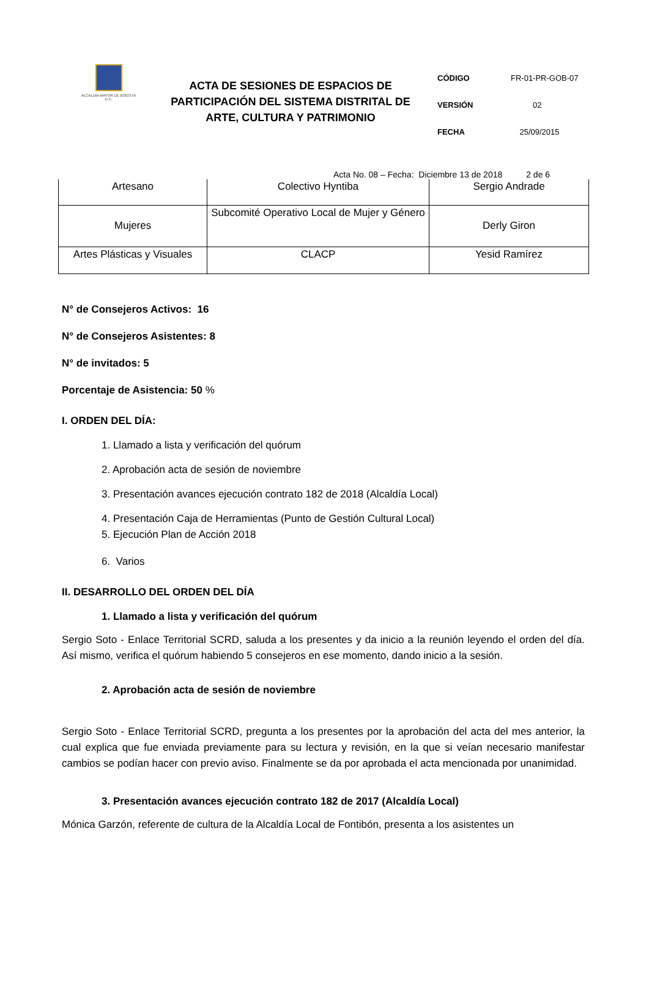ALCALDÍA MAYOR DE BOGOTÁ D.C.
ACTA DE SESIONES DE ESPACIOS DE PARTICIPACIÓN DEL SISTEMA DISTRITAL DE ARTE, CULTURA Y PATRIMONIO
CÓDIGO FR-01-PR-GOB-07
VERSIÓN 02
FECHA 25/09/2015
Acta No. 08 – Fecha: Diciembre 13 de 2018 2 de 6
| Artesano | Colectivo Hyntiba | Sergio Andrade |
| Mujeres | Subcomité Operativo Local de Mujer y Género | Derly Giron |
| Artes Plásticas y Visuales | CLACP | Yesid Ramírez |
N° de Consejeros Activos: 16
N° de Consejeros Asistentes: 8
N° de invitados: 5
Porcentaje de Asistencia: 50 %
I. ORDEN DEL DÍA:
1. Llamado a lista y verificación del quórum
2. Aprobación acta de sesión de noviembre
3. Presentación avances ejecución contrato 182 de 2018 (Alcaldía Local)
4. Presentación Caja de Herramientas (Punto de Gestión Cultural Local)
5. Ejecución Plan de Acción 2018
6. Varios
II. DESARROLLO DEL ORDEN DEL DÍA
1. Llamado a lista y verificación del quórum
Sergio Soto - Enlace Territorial SCRD, saluda a los presentes y da inicio a la reunión leyendo el orden del día. Así mismo, verifica el quórum habiendo 5 consejeros en ese momento, dando inicio a la sesión.
2. Aprobación acta de sesión de noviembre
Sergio Soto - Enlace Territorial SCRD, pregunta a los presentes por la aprobación del acta del mes anterior, la cual explica que fue enviada previamente para su lectura y revisión, en la que si veían necesario manifestar cambios se podían hacer con previo aviso. Finalmente se da por aprobada el acta mencionada por unanimidad.
3. Presentación avances ejecución contrato 182 de 2017 (Alcaldía Local)
Mónica Garzón, referente de cultura de la Alcaldía Local de Fontibón, presenta a los asistentes un